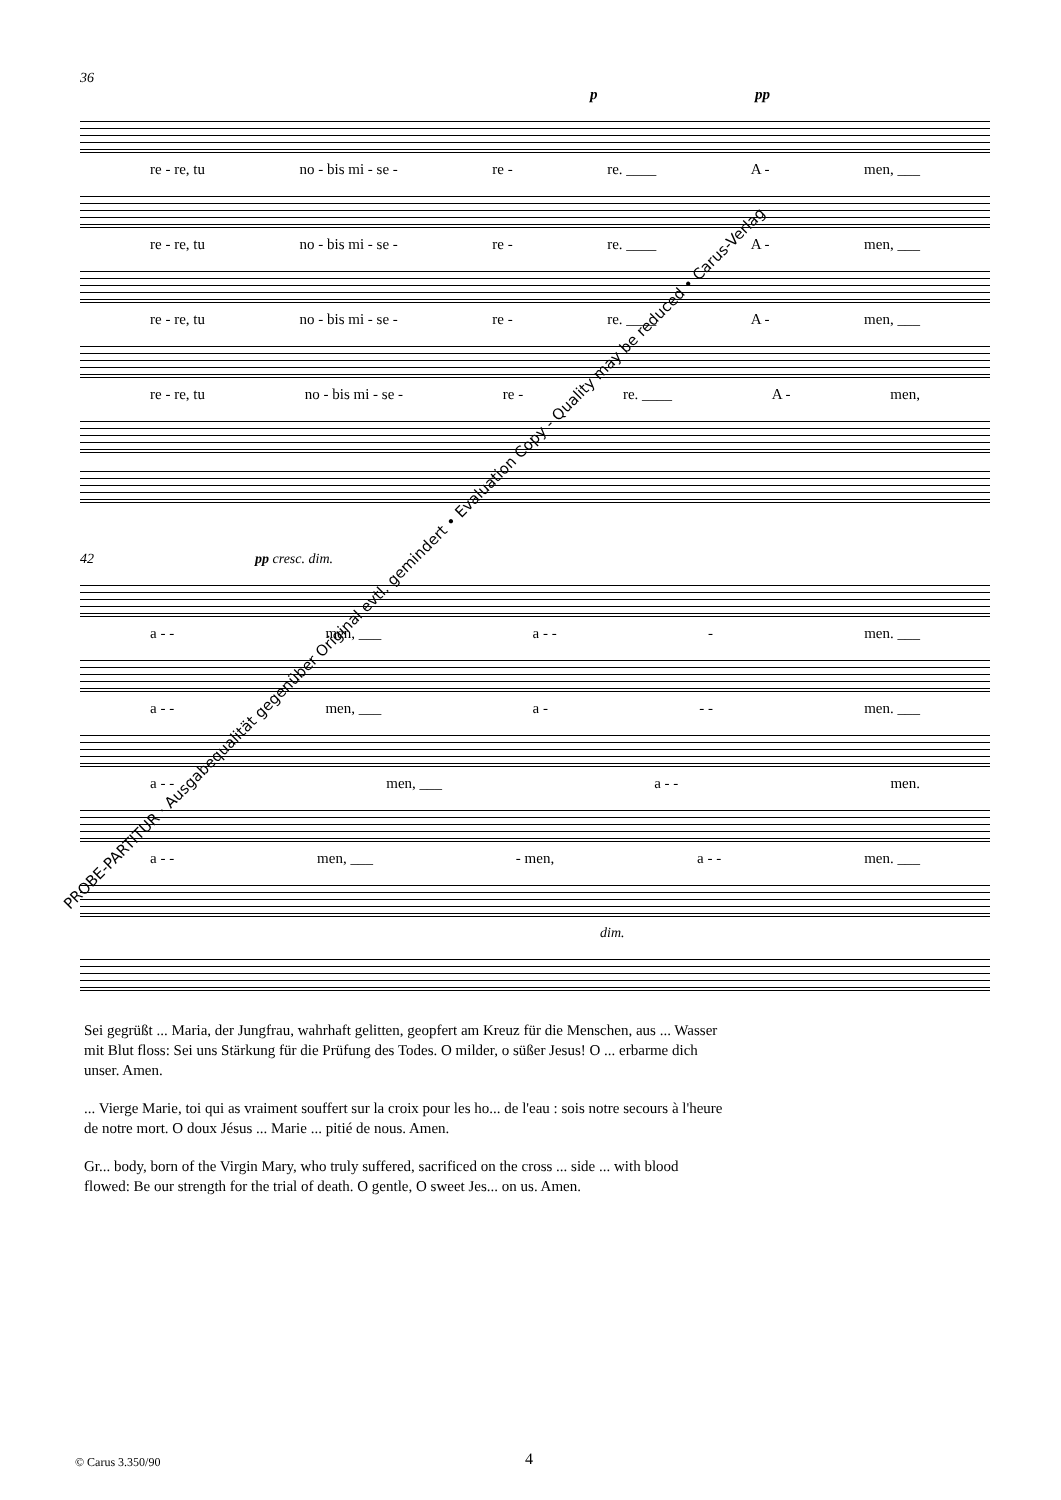36
p pp
re - re, tu no - bis mi - se - re - re. ____ A - men, ___
re - re, tu no - bis mi - se - re - re. ____ A - men, ___
re - re, tu no - bis mi - se - re - re. ____ A - men, ___
re - re, tu no - bis mi - se - re - re. ____ A - men,
42 pp cresc. dim.
a - - men, ___ a - - - men. ___
a - - men, ___ a - - - men. ___
a - - men, ___ a - - men.
a - - men, ___ - men, a - - men. ___
dim.
Sei gegrüßt ... Maria, der Jungfrau, wahrhaft gelitten, geopfert am Kreuz für die Menschen, aus ... Wasser mit Blut floss: Sei uns Stärkung für die Prüfung des Todes. O milder, o süßer Jesus! O ... erbarme dich unser. Amen.
... Vierge Marie, toi qui as vraiment souffert sur la croix pour les ho... de l'eau : sois notre secours à l'heure de notre mort. O doux Jésus ... Marie ... pitié de nous. Amen.
Gr... body, born of the Virgin Mary, who truly suffered, sacrificed on the cross ... side ... with blood flowed: Be our strength for the trial of death. O gentle, O sweet Jes... on us. Amen.
PROBE-PARTITUR · Ausgabequalität gegenüber Original evtl. gemindert • Evaluation Copy - Quality may be reduced • Carus-Verlag
© Carus 3.350/90 4